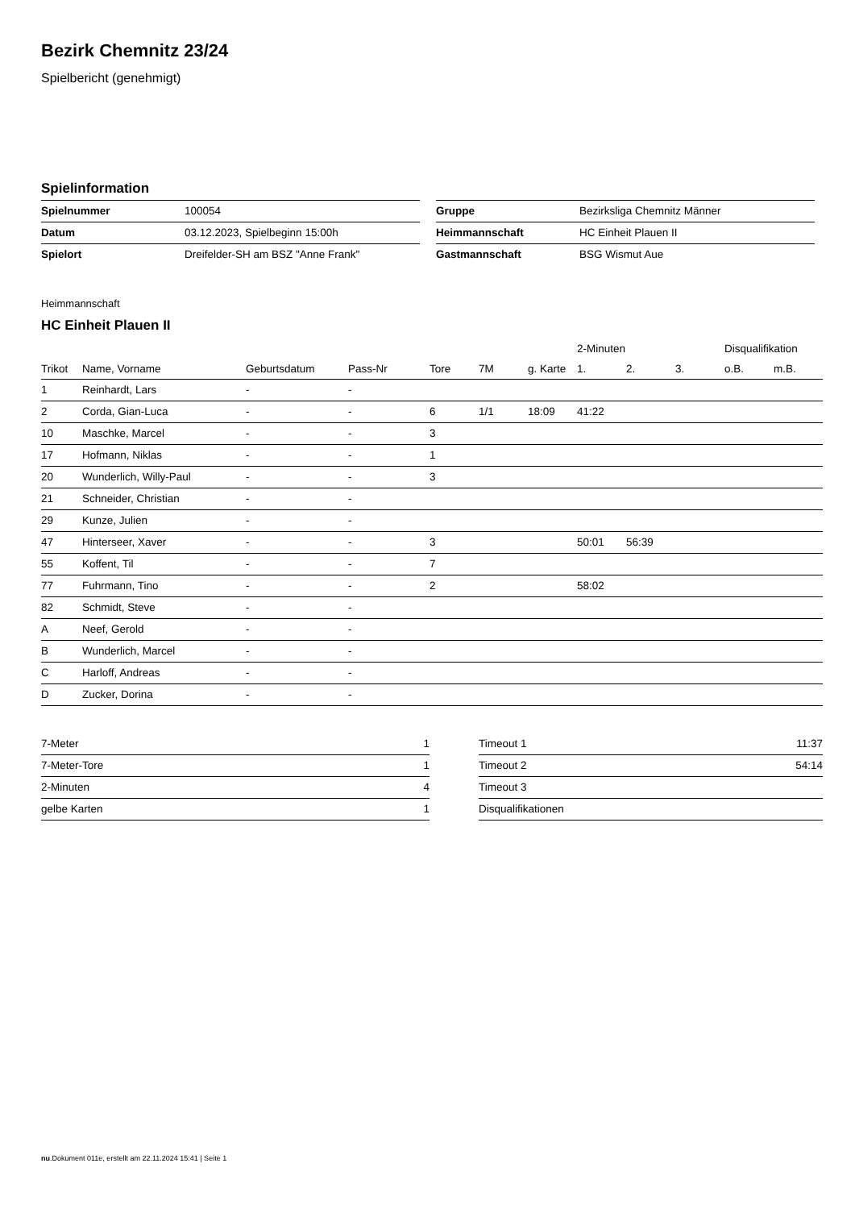Bezirk Chemnitz 23/24
Spielbericht (genehmigt)
Spielinformation
| Spielnummer | 100054 |
| Datum | 03.12.2023, Spielbeginn 15:00h |
| Spielort | Dreifelder-SH am BSZ "Anne Frank" |
| Gruppe | Bezirksliga Chemnitz Männer |
| Heimmannschaft | HC Einheit Plauen II |
| Gastmannschaft | BSG Wismut Aue |
Heimmannschaft
HC Einheit Plauen II
| | | | | | | | 2-Minuten | | | Disqualifikation | |
| --- | --- | --- | --- | --- | --- | --- | --- | --- | --- | --- | --- |
| Trikot | Name, Vorname | Geburtsdatum | Pass-Nr | Tore | 7M | g. Karte | 1. | 2. | 3. | o.B. | m.B. |
| 1 | Reinhardt, Lars | - | - | | | | | | | | |
| 2 | Corda, Gian-Luca | - | - | 6 | 1/1 | 18:09 | 41:22 | | | | |
| 10 | Maschke, Marcel | - | - | 3 | | | | | | | |
| 17 | Hofmann, Niklas | - | - | 1 | | | | | | | |
| 20 | Wunderlich, Willy-Paul | - | - | 3 | | | | | | | |
| 21 | Schneider, Christian | - | - | | | | | | | | |
| 29 | Kunze, Julien | - | - | | | | | | | | |
| 47 | Hinterseer, Xaver | - | - | 3 | | | 50:01 | 56:39 | | | |
| 55 | Koffent, Til | - | - | 7 | | | | | | | |
| 77 | Fuhrmann, Tino | - | - | 2 | | | 58:02 | | | | |
| 82 | Schmidt, Steve | - | - | | | | | | | | |
| A | Neef, Gerold | - | - | | | | | | | | |
| B | Wunderlich, Marcel | - | - | | | | | | | | |
| C | Harloff, Andreas | - | - | | | | | | | | |
| D | Zucker, Dorina | - | - | | | | | | | | |
| 7-Meter | 1 |
| 7-Meter-Tore | 1 |
| 2-Minuten | 4 |
| gelbe Karten | 1 |
| Timeout 1 | 11:37 |
| Timeout 2 | 54:14 |
| Timeout 3 | |
| Disqualifikationen | |
nu.Dokument 011e, erstellt am 22.11.2024 15:41 | Seite 1